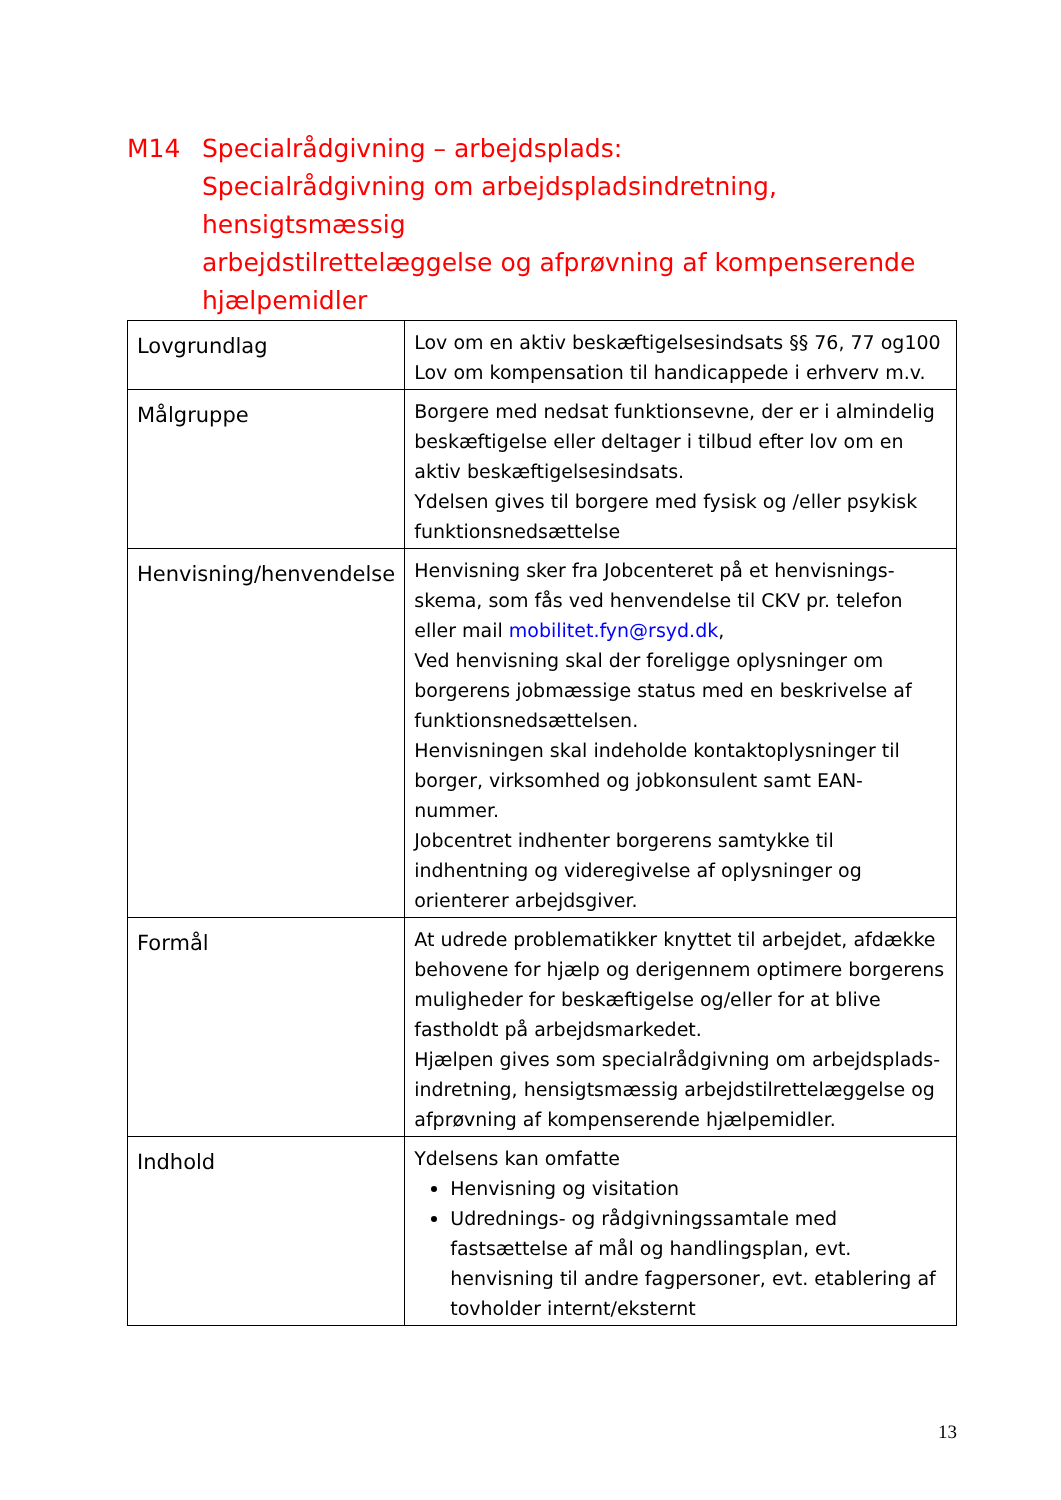M14 Specialrådgivning – arbejdsplads:
Specialrådgivning om arbejdspladsindretning,
hensigtsmæssig
arbejdstilrettelæggelse og afprøvning af kompenserende hjælpemidler
| Lovgrundlag | Lov om en aktiv beskæftigelsesindsats §§ 76, 77 og100 Lov om kompensation til handicappede i erhverv m.v. |
| Målgruppe | Borgere med nedsat funktionsevne, der er i almindelig beskæftigelse eller deltager i tilbud efter lov om en aktiv beskæftigelsesindsats. Ydelsen gives til borgere med fysisk og /eller psykisk funktionsnedsættelse |
| Henvisning/henvendelse | Henvisning sker fra Jobcenteret på et henvisnings-skema, som fås ved henvendelse til CKV pr. telefon eller mail mobilitet.fyn@rsyd.dk , Ved henvisning skal der foreligge oplysninger om borgerens jobmæssige status med en beskrivelse af funktionsnedsættelsen. Henvisningen skal indeholde kontaktoplysninger til borger, virksomhed og jobkonsulent samt EAN-nummer. Jobcentret indhenter borgerens samtykke til indhentning og videregivelse af oplysninger og orienterer arbejdsgiver. |
| Formål | At udrede problematikker knyttet til arbejdet, afdække behovene for hjælp og derigennem optimere borgerens muligheder for beskæftigelse og/eller for at blive fastholdt på arbejdsmarkedet. Hjælpen gives som specialrådgivning om arbejdsplads-indretning, hensigtsmæssig arbejdstilrettelæggelse og afprøvning af kompenserende hjælpemidler. |
| Indhold | Ydelsens kan omfatte Henvisning og visitation Udrednings- og rådgivningssamtale med fastsættelse af mål og handlingsplan, evt. henvisning til andre fagpersoner, evt. etablering af tovholder internt/eksternt |
13